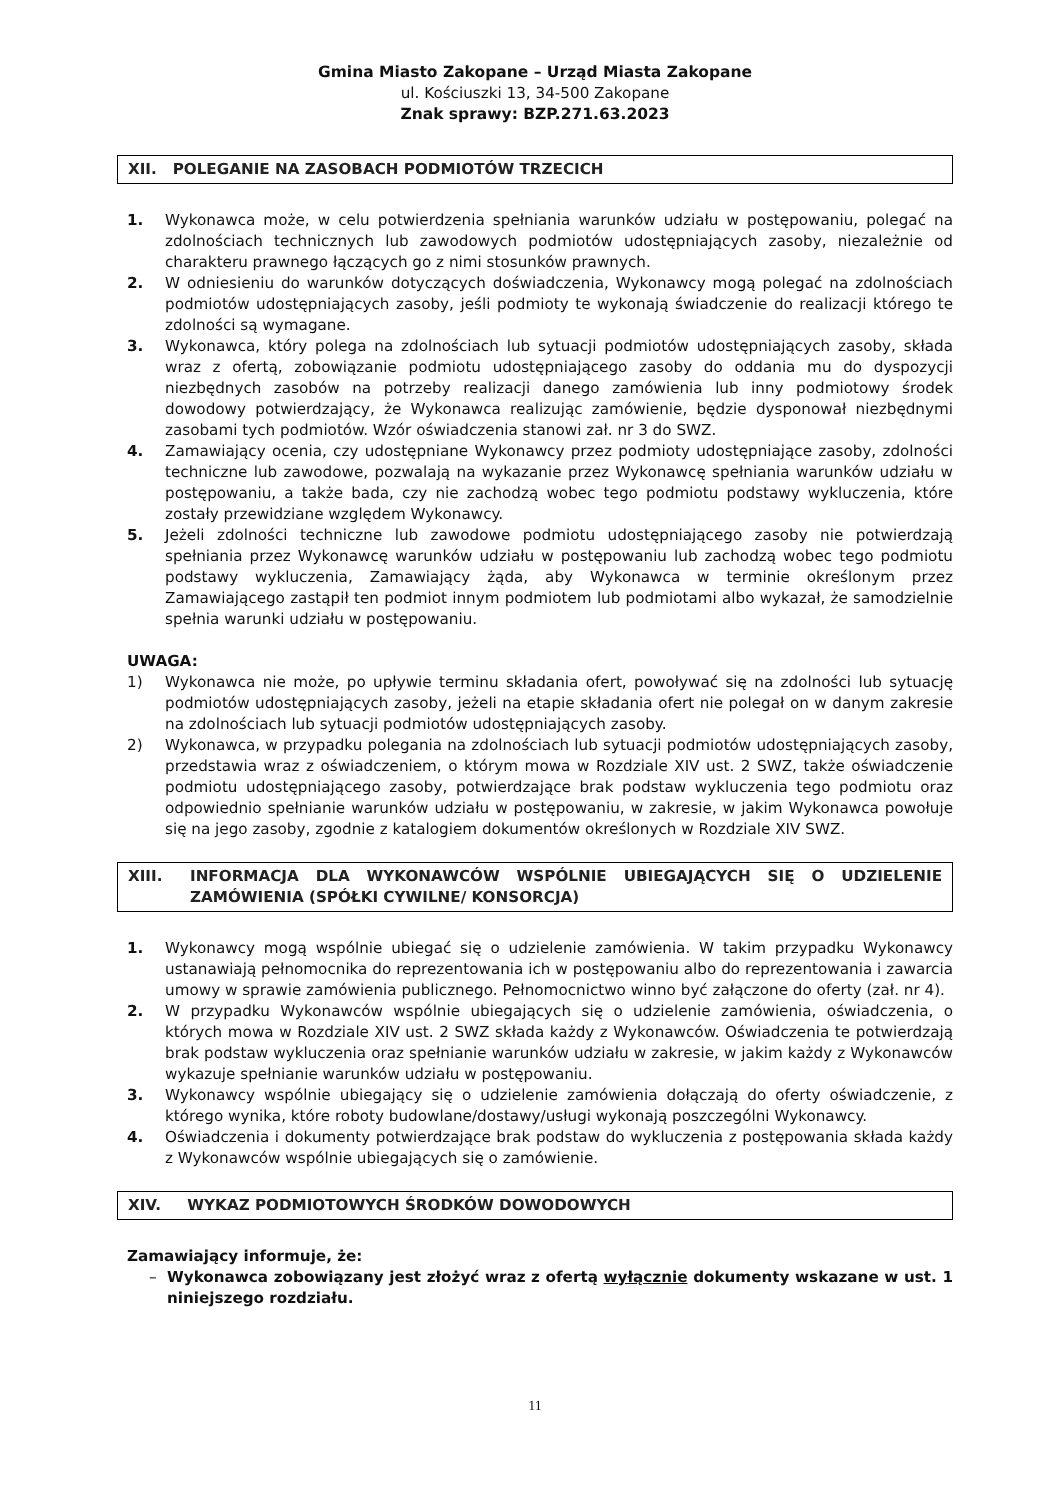Gmina Miasto Zakopane – Urząd Miasta Zakopane
ul. Kościuszki 13, 34-500 Zakopane
Znak sprawy: BZP.271.63.2023
XII. POLEGANIE NA ZASOBACH PODMIOTÓW TRZECICH
1. Wykonawca może, w celu potwierdzenia spełniania warunków udziału w postępowaniu, polegać na zdolnościach technicznych lub zawodowych podmiotów udostępniających zasoby, niezależnie od charakteru prawnego łączących go z nimi stosunków prawnych.
2. W odniesieniu do warunków dotyczących doświadczenia, Wykonawcy mogą polegać na zdolnościach podmiotów udostępniających zasoby, jeśli podmioty te wykonają świadczenie do realizacji którego te zdolności są wymagane.
3. Wykonawca, który polega na zdolnościach lub sytuacji podmiotów udostępniających zasoby, składa wraz z ofertą, zobowiązanie podmiotu udostępniającego zasoby do oddania mu do dyspozycji niezbędnych zasobów na potrzeby realizacji danego zamówienia lub inny podmiotowy środek dowodowy potwierdzający, że Wykonawca realizując zamówienie, będzie dysponował niezbędnymi zasobami tych podmiotów. Wzór oświadczenia stanowi zał. nr 3 do SWZ.
4. Zamawiający ocenia, czy udostępniane Wykonawcy przez podmioty udostępniające zasoby, zdolności techniczne lub zawodowe, pozwalają na wykazanie przez Wykonawcę spełniania warunków udziału w postępowaniu, a także bada, czy nie zachodzą wobec tego podmiotu podstawy wykluczenia, które zostały przewidziane względem Wykonawcy.
5. Jeżeli zdolności techniczne lub zawodowe podmiotu udostępniającego zasoby nie potwierdzają spełniania przez Wykonawcę warunków udziału w postępowaniu lub zachodzą wobec tego podmiotu podstawy wykluczenia, Zamawiający żąda, aby Wykonawca w terminie określonym przez Zamawiającego zastąpił ten podmiot innym podmiotem lub podmiotami albo wykazał, że samodzielnie spełnia warunki udziału w postępowaniu.
UWAGA:
1) Wykonawca nie może, po upływie terminu składania ofert, powoływać się na zdolności lub sytuację podmiotów udostępniających zasoby, jeżeli na etapie składania ofert nie polegał on w danym zakresie na zdolnościach lub sytuacji podmiotów udostępniających zasoby.
2) Wykonawca, w przypadku polegania na zdolnościach lub sytuacji podmiotów udostępniających zasoby, przedstawia wraz z oświadczeniem, o którym mowa w Rozdziale XIV ust. 2 SWZ, także oświadczenie podmiotu udostępniającego zasoby, potwierdzające brak podstaw wykluczenia tego podmiotu oraz odpowiednio spełnianie warunków udziału w postępowaniu, w zakresie, w jakim Wykonawca powołuje się na jego zasoby, zgodnie z katalogiem dokumentów określonych w Rozdziale XIV SWZ.
| XIII. | INFORMACJA DLA WYKONAWCÓW WSPÓLNIE UBIEGAJĄCYCH SIĘ O UDZIELENIE ZAMÓWIENIA (SPÓŁKI CYWILNE/ KONSORCJA) |
1. Wykonawcy mogą wspólnie ubiegać się o udzielenie zamówienia. W takim przypadku Wykonawcy ustanawiają pełnomocnika do reprezentowania ich w postępowaniu albo do reprezentowania i zawarcia umowy w sprawie zamówienia publicznego. Pełnomocnictwo winno być załączone do oferty (zał. nr 4).
2. W przypadku Wykonawców wspólnie ubiegających się o udzielenie zamówienia, oświadczenia, o których mowa w Rozdziale XIV ust. 2 SWZ składa każdy z Wykonawców. Oświadczenia te potwierdzają brak podstaw wykluczenia oraz spełnianie warunków udziału w zakresie, w jakim każdy z Wykonawców wykazuje spełnianie warunków udziału w postępowaniu.
3. Wykonawcy wspólnie ubiegający się o udzielenie zamówienia dołączają do oferty oświadczenie, z którego wynika, które roboty budowlane/dostawy/usługi wykonają poszczególni Wykonawcy.
4. Oświadczenia i dokumenty potwierdzające brak podstaw do wykluczenia z postępowania składa każdy z Wykonawców wspólnie ubiegających się o zamówienie.
XIV. WYKAZ PODMIOTOWYCH ŚRODKÓW DOWODOWYCH
Zamawiający informuje, że:
– Wykonawca zobowiązany jest złożyć wraz z ofertą wyłącznie dokumenty wskazane w ust. 1 niniejszego rozdziału.
11